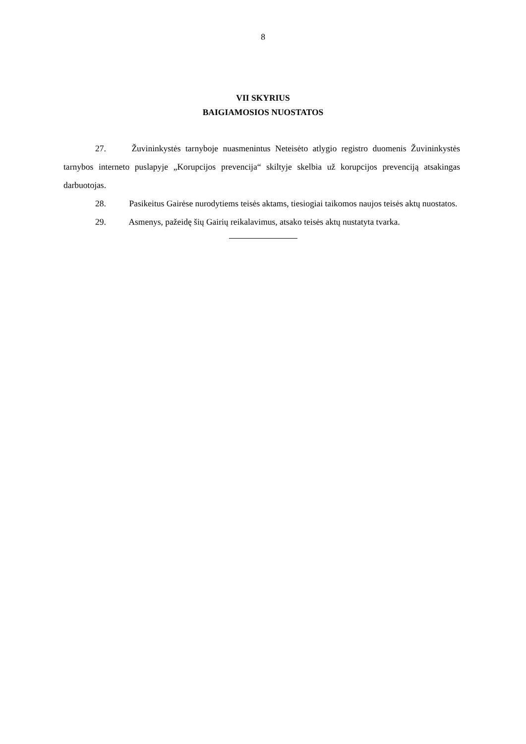8
VII SKYRIUS
BAIGIAMOSIOS NUOSTATOS
27. Žuvininkystės tarnyboje nuasmenintus Neteisėto atlygio registro duomenis Žuvininkystės tarnybos interneto puslapyje „Korupcijos prevencija“ skiltyje skelbia už korupcijos prevenciją atsakingas darbuotojas.
28. Pasikeitus Gairėse nurodytiems teisės aktams, tiesiogiai taikomos naujos teisės aktų nuostatos.
29. Asmenys, pažeidę šių Gairių reikalavimus, atsako teisės aktų nustatyta tvarka.